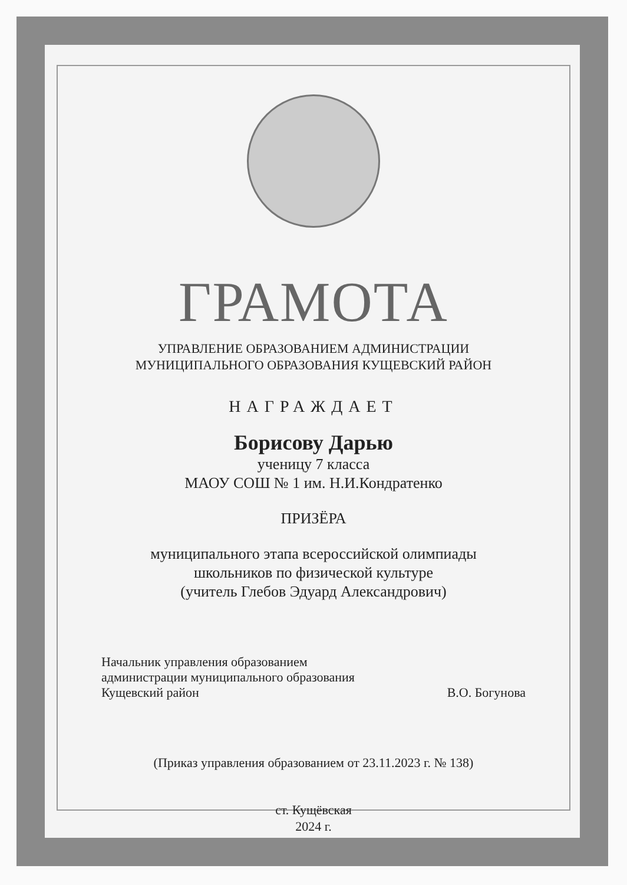ГРАМОТА
УПРАВЛЕНИЕ ОБРАЗОВАНИЕМ АДМИНИСТРАЦИИ
МУНИЦИПАЛЬНОГО ОБРАЗОВАНИЯ КУЩЕВСКИЙ РАЙОН
НАГРАЖДАЕТ
Борисову Дарью
ученицу 7 класса
МАОУ СОШ № 1 им. Н.И.Кондратенко
ПРИЗЁРА
муниципального этапа всероссийской олимпиады
школьников по физической культуре
(учитель Глебов Эдуард Александрович)
Начальник управления образованием
администрации муниципального образования
Кущевский район
В.О. Богунова
(Приказ управления образованием от 23.11.2023 г. № 138)
ст. Кущёвская
2024 г.